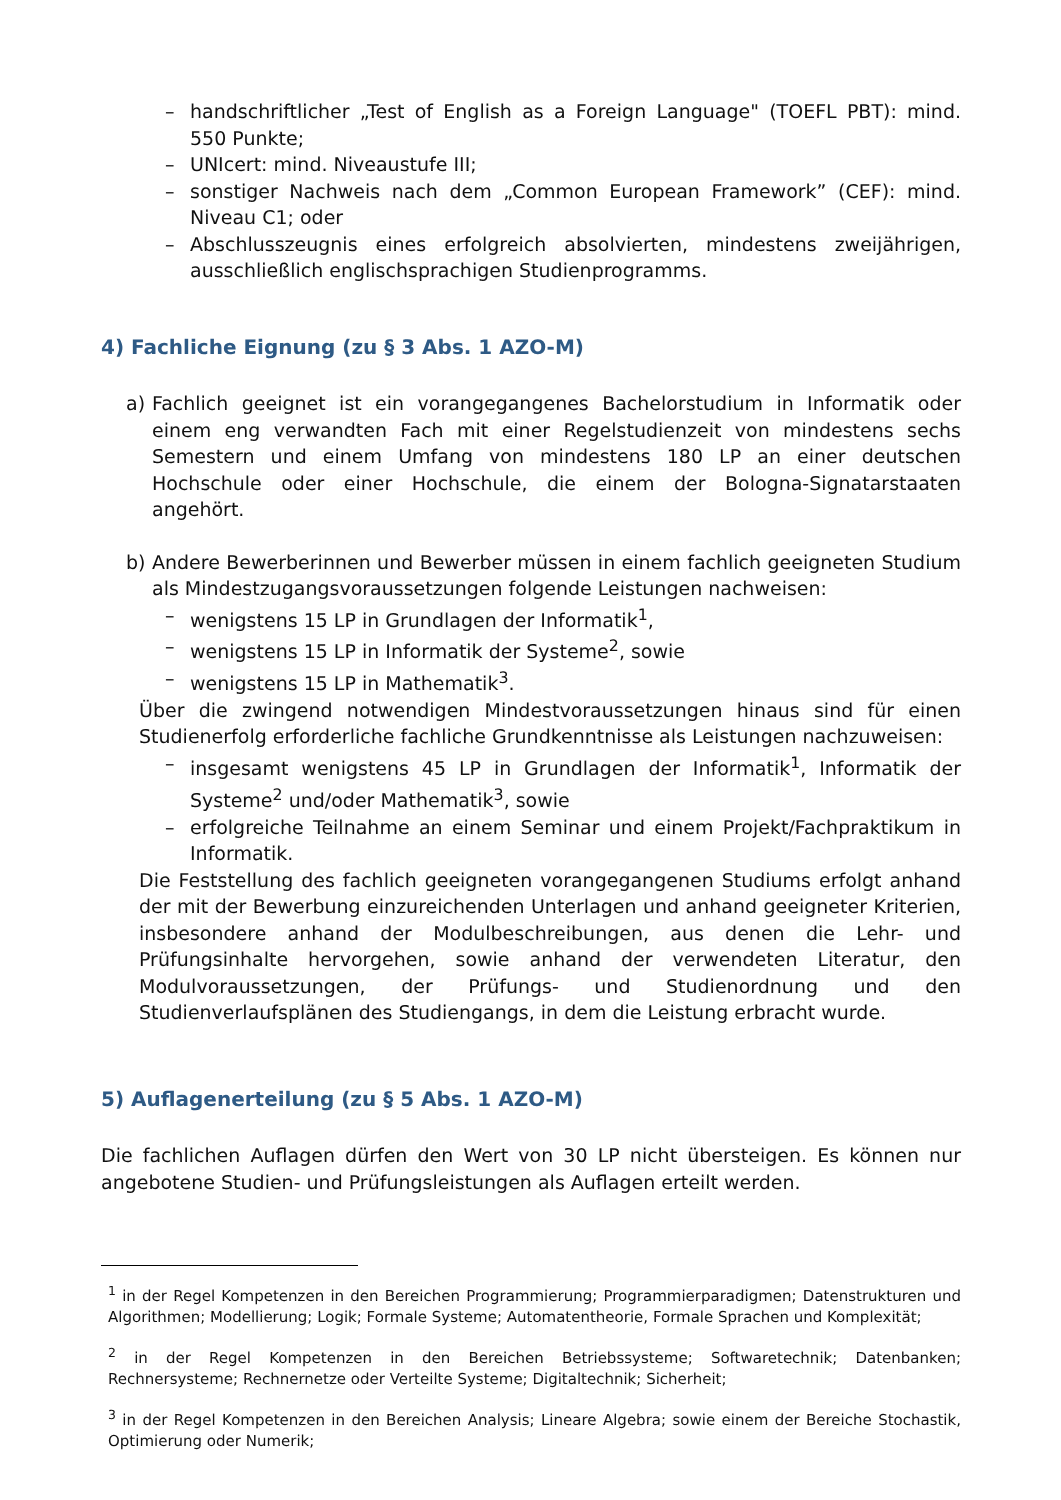– handschriftlicher „Test of English as a Foreign Language" (TOEFL PBT): mind. 550 Punkte;
– UNIcert: mind. Niveaustufe III;
– sonstiger Nachweis nach dem „Common European Framework” (CEF): mind. Niveau C1; oder
– Abschlusszeugnis eines erfolgreich absolvierten, mindestens zweijährigen, ausschließlich englischsprachigen Studienprogramms.
4) Fachliche Eignung (zu § 3 Abs. 1 AZO-M)
a) Fachlich geeignet ist ein vorangegangenes Bachelorstudium in Informatik oder einem eng verwandten Fach mit einer Regelstudienzeit von mindestens sechs Semestern und einem Umfang von mindestens 180 LP an einer deutschen Hochschule oder einer Hochschule, die einem der Bologna-Signatarstaaten angehört.
b) Andere Bewerberinnen und Bewerber müssen in einem fachlich geeigneten Studium als Mindestzugangsvoraussetzungen folgende Leistungen nachweisen:
– wenigstens 15 LP in Grundlagen der Informatik<sup>1</sup>,
– wenigstens 15 LP in Informatik der Systeme<sup>2</sup>, sowie
– wenigstens 15 LP in Mathematik<sup>3</sup>.
Über die zwingend notwendigen Mindestvoraussetzungen hinaus sind für einen Studienerfolg erforderliche fachliche Grundkenntnisse als Leistungen nachzuweisen:
– insgesamt wenigstens 45 LP in Grundlagen der Informatik<sup>1</sup>, Informatik der Systeme<sup>2</sup> und/oder Mathematik<sup>3</sup>, sowie
– erfolgreiche Teilnahme an einem Seminar und einem Projekt/Fachpraktikum in Informatik.
Die Feststellung des fachlich geeigneten vorangegangenen Studiums erfolgt anhand der mit der Bewerbung einzureichenden Unterlagen und anhand geeigneter Kriterien, insbesondere anhand der Modulbeschreibungen, aus denen die Lehr- und Prüfungsinhalte hervorgehen, sowie anhand der verwendeten Literatur, den Modulvoraussetzungen, der Prüfungs- und Studienordnung und den Studienverlaufsplänen des Studiengangs, in dem die Leistung erbracht wurde.
5) Auflagenerteilung (zu § 5 Abs. 1 AZO-M)
Die fachlichen Auflagen dürfen den Wert von 30 LP nicht übersteigen. Es können nur angebotene Studien- und Prüfungsleistungen als Auflagen erteilt werden.
<sup>1</sup> in der Regel Kompetenzen in den Bereichen Programmierung; Programmierparadigmen; Datenstrukturen und Algorithmen; Modellierung; Logik; Formale Systeme; Automatentheorie, Formale Sprachen und Komplexität;
<sup>2</sup> in der Regel Kompetenzen in den Bereichen Betriebssysteme; Softwaretechnik; Datenbanken; Rechnersysteme; Rechnernetze oder Verteilte Systeme; Digitaltechnik; Sicherheit;
<sup>3</sup> in der Regel Kompetenzen in den Bereichen Analysis; Lineare Algebra; sowie einem der Bereiche Stochastik, Optimierung oder Numerik;